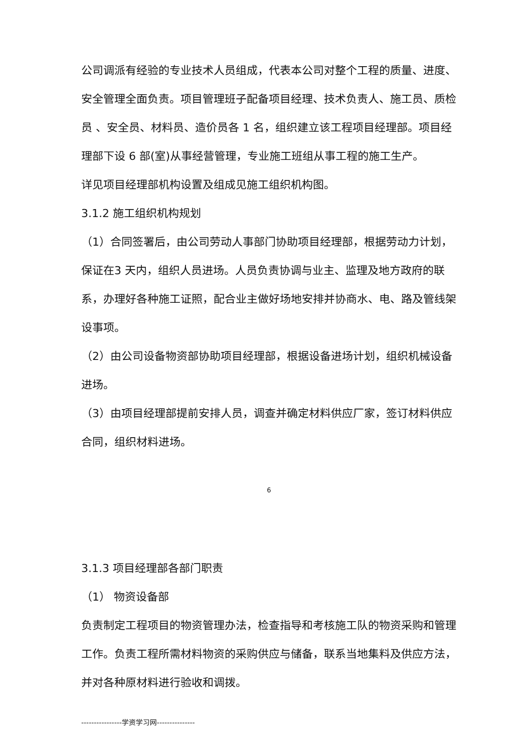公司调派有经验的专业技术人员组成，代表本公司对整个工程的质量、进度、安全管理全面负责。项目管理班子配备项目经理、技术负责人、施工员、质检员 、安全员、材料员、造价员各 1 名，组织建立该工程项目经理部。项目经理部下设 6 部(室)从事经营管理，专业施工班组从事工程的施工生产。
详见项目经理部机构设置及组成见施工组织机构图。
3.1.2 施工组织机构规划
（1）合同签署后，由公司劳动人事部门协助项目经理部，根据劳动力计划，保证在3 天内，组织人员进场。人员负责协调与业主、监理及地方政府的联系，办理好各种施工证照，配合业主做好场地安排并协商水、电、路及管线架设事项。
（2）由公司设备物资部协助项目经理部，根据设备进场计划，组织机械设备进场。
（3）由项目经理部提前安排人员，调查并确定材料供应厂家，签订材料供应合同，组织材料进场。
6
3.1.3 项目经理部各部门职责
（1） 物资设备部
负责制定工程项目的物资管理办法，检查指导和考核施工队的物资采购和管理工作。负责工程所需材料物资的采购供应与储备，联系当地集料及供应方法，并对各种原材料进行验收和调拨。
----------------学资学习网---------------